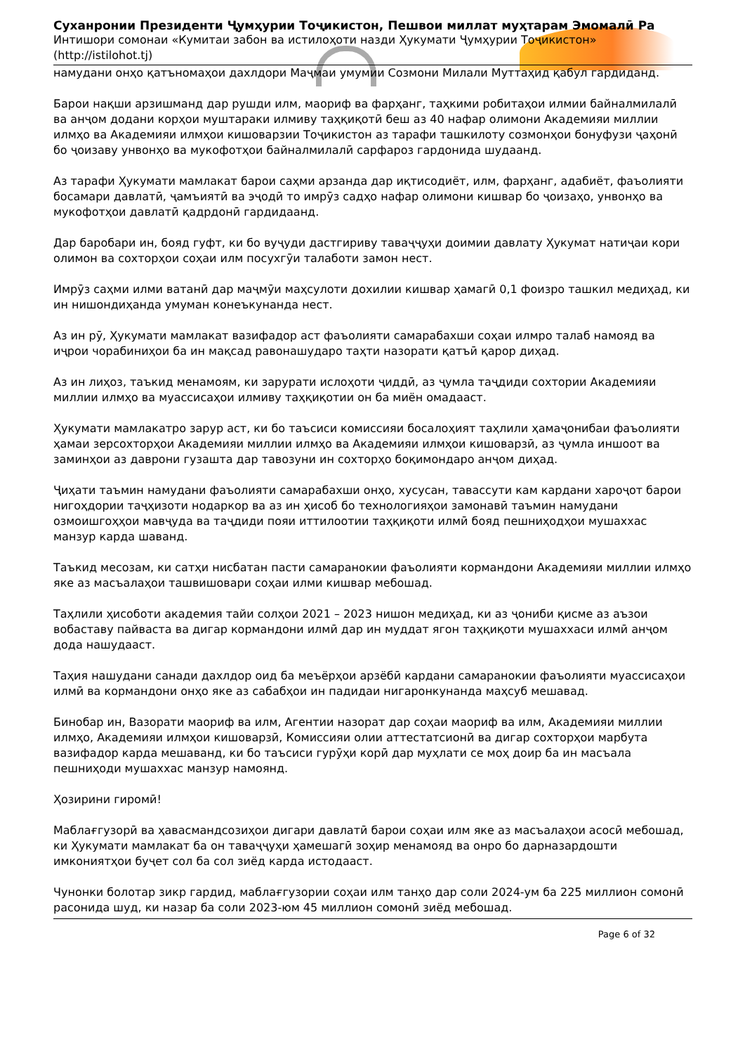Суханронии Президенти Ҷумҳурии Тоҷикистон, Пешвои миллат муҳтарам Эмомалӣ Ра
Интишори сомонаи «Кумитаи забон ва истилоҳоти назди Ҳукумати Ҷумҳурии Тоҷикистон»
(http://istilohot.tj)
намудани онҳо қатъномаҳои дахлдори Маҷмаи умумии Созмони Милали Муттаҳид қабул гардиданд.
Барои нақши арзишманд дар рушди илм, маориф ва фарҳанг, таҳкими робитаҳои илмии байналмилалӣ ва анҷом додани корҳои муштараки илмиву таҳқиқотӣ беш аз 40 нафар олимони Академияи миллии илмҳо ва Академияи илмҳои кишоварзии Тоҷикистон аз тарафи ташкилоту созмонҳои бонуфузи ҷаҳонӣ бо ҷоизаву унвонҳо ва мукофотҳои байналмилалӣ сарфароз гардонида шудаанд.
Аз тарафи Ҳукумати мамлакат барои саҳми арзанда дар иқтисодиёт, илм, фарҳанг, адабиёт, фаъолияти босамари давлатӣ, ҷамъиятӣ ва эҷодӣ то имрӯз садҳо нафар олимони кишвар бо ҷоизаҳо, унвонҳо ва мукофотҳои давлатӣ қадрдонӣ гардидаанд.
Дар баробари ин, бояд гуфт, ки бо вуҷуди дастгириву таваҷҷуҳи доимии давлату Ҳукумат натиҷаи кори олимон ва сохторҳои соҳаи илм посухгӯи талаботи замон нест.
Имрӯз саҳми илми ватанӣ дар маҷмӯи маҳсулоти дохилии кишвар ҳамагӣ 0,1 фоизро ташкил медиҳад, ки ин нишондиҳанда умуман конеъкунанда нест.
Аз ин рӯ, Ҳукумати мамлакат вазифадор аст фаъолияти самарабахши соҳаи илмро талаб намояд ва иҷрои чорабиниҳои ба ин мақсад равонашударо таҳти назорати қатъӣ қарор диҳад.
Аз ин лиҳоз, таъкид менамоям, ки зарурати ислоҳоти ҷиддӣ, аз ҷумла таҷдиди сохтории Академияи миллии илмҳо ва муассисаҳои илмиву таҳқиқотии он ба миён омадааст.
Ҳукумати мамлакатро зарур аст, ки бо таъсиси комиссияи босалоҳият таҳлили ҳамаҷонибаи фаъолияти ҳамаи зерсохторҳои Академияи миллии илмҳо ва Академияи илмҳои кишоварзӣ, аз ҷумла иншоот ва заминҳои аз даврони гузашта дар тавозуни ин сохторҳо боқимондаро анҷом диҳад.
Ҷиҳати таъмин намудани фаъолияти самарабахши онҳо, хусусан, тавассути кам кардани хароҷот барои нигоҳдории таҷҳизоти нодаркор ва аз ин ҳисоб бо технологияҳои замонавӣ таъмин намудани озмоишгоҳҳои мавҷуда ва таҷдиди пояи иттилоотии таҳқиқоти илмӣ бояд пешниҳодҳои мушаххас манзур карда шаванд.
Таъкид месозам, ки сатҳи нисбатан пасти самаранокии фаъолияти кормандони Академияи миллии илмҳо яке аз масъалаҳои ташвишовари соҳаи илми кишвар мебошад.
Таҳлили ҳисоботи академия тайи солҳои 2021 – 2023 нишон медиҳад, ки аз ҷониби қисме аз аъзои вобаставу пайваста ва дигар кормандони илмӣ дар ин муддат ягон таҳқиқоти мушаххаси илмӣ анҷом дода нашудааст.
Таҳия нашудани санади дахлдор оид ба меъёрҳои арзёбӣ кардани самаранокии фаъолияти муассисаҳои илмӣ ва кормандони онҳо яке аз сабабҳои ин падидаи нигаронкунанда маҳсуб мешавад.
Бинобар ин, Вазорати маориф ва илм, Агентии назорат дар соҳаи маориф ва илм, Академияи миллии илмҳо, Академияи илмҳои кишоварзӣ, Комиссияи олии аттестатсионӣ ва дигар сохторҳои марбута вазифадор карда мешаванд, ки бо таъсиси гурӯҳи корӣ дар муҳлати се моҳ доир ба ин масъала пешниҳоди мушаххас манзур намоянд.
Ҳозирини гиромӣ!
Маблағгузорӣ ва ҳавасмандсозиҳои дигари давлатӣ барои соҳаи илм яке аз масъалаҳои асосӣ мебошад, ки Ҳукумати мамлакат ба он таваҷҷуҳи ҳамешагӣ зоҳир менамояд ва онро бо дарназардошти имкониятҳои буҷет сол ба сол зиёд карда истодааст.
Чунонки болотар зикр гардид, маблағгузории соҳаи илм танҳо дар соли 2024-ум ба 225 миллион сомонӣ расонида шуд, ки назар ба соли 2023-юм 45 миллион сомонӣ зиёд мебошад.
Page 6 of 32